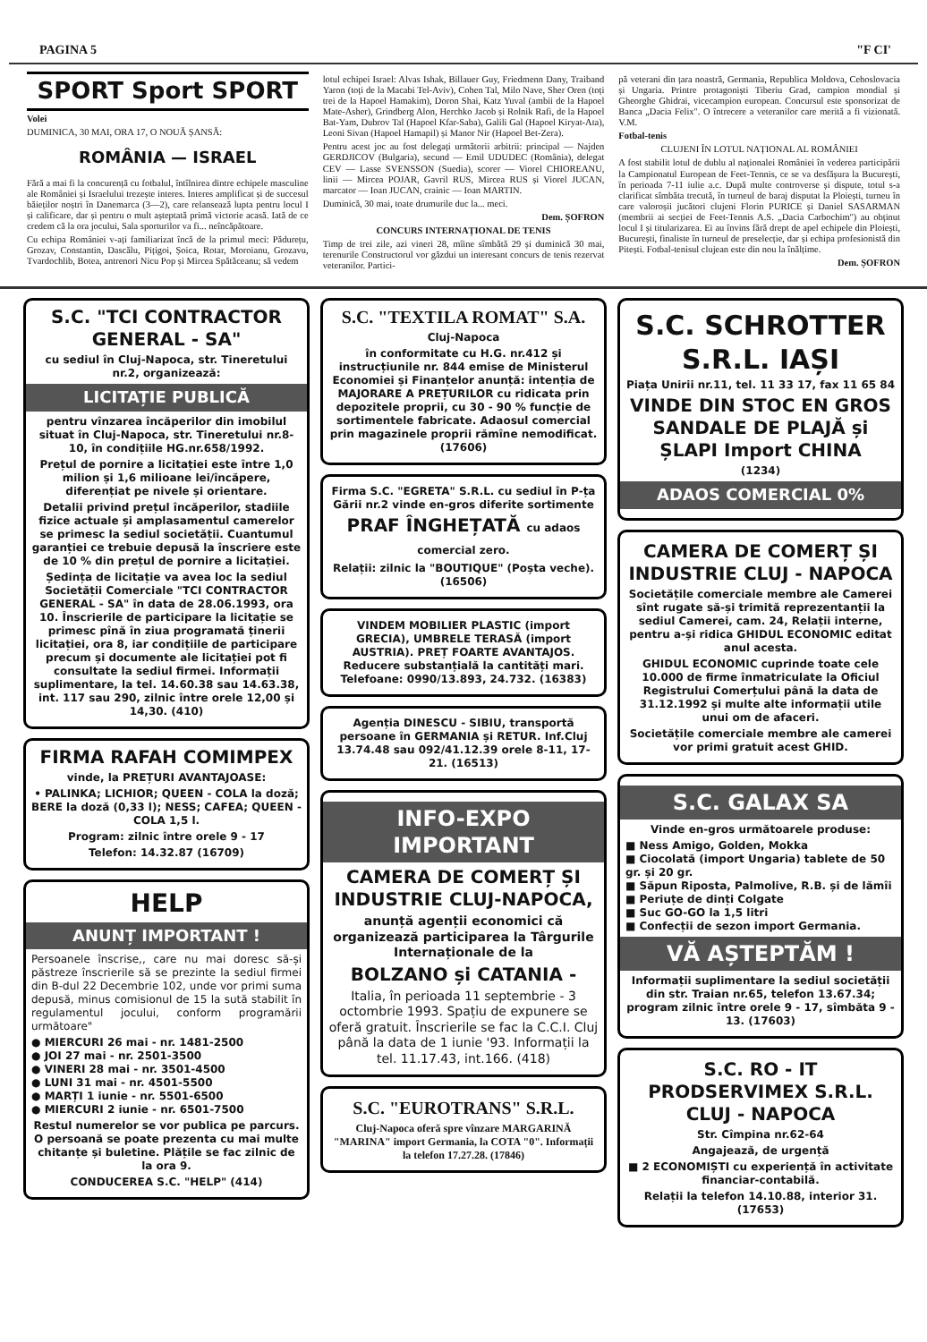PAGINA 5 "F CI'
SPORT Sport SPORT
Volei
DUMINICA, 30 MAI, ORA 17, O NOUĂ ȘANSĂ:
ROMÂNIA — ISRAEL
Fără a mai fi la concurență cu fotbalul, întîlnirea dintre echipele masculine ale României și Israelului trezește interes. Interes amplificat și de succesul băieților noștri în Danemarca (3—2), care relansează lupta pentru locul I și calificare, dar și pentru o mult așteptată primă victorie acasă. Iată de ce credem că la ora jocului, Sala sporturilor va fi... neîncăpătoare.
Cu echipa României v-ați familiarizat încă de la primul meci: Pădurețu, Grozav, Constantin, Dascălu, Pițigoi, Șoica, Rotar, Moroianu, Grozavu, Tvardochlib, Botea, antrenori Nicu Pop și Mircea Spătăceanu; să vedem
lotul echipei Israel: Alvas Ishak, Billauer Guy, Friedmenn Dany, Traiband Yaron (toți de la Macabi Tel-Aviv), Cohen Tal, Milo Nave, Sher Oren (toți trei de la Hapoel Hamakim), Doron Shai, Katz Yuval (ambii de la Hapoel Mate-Asher), Grindberg Alon, Herchko Jacob și Rolnik Rafi, de la Hapoel Bat-Yam, Dubrov Tal (Hapoel Kfar-Saba), Galili Gal (Hapoel Kiryat-Ata), Leoni Sivan (Hapoel Hamapil) și Manor Nir (Hapoel Bet-Zera).
Pentru acest joc au fost delegați următorii arbitrii: principal — Najden GERDJICOV (Bulgaria), secund — Emil UDUDEC (România), delegat CEV — Lasse SVENSSON (Suedia), scorer — Viorel CHIOREANU, linii — Mircea POJAR, Gavril RUS, Mircea RUS și Viorel JUCAN, marcator — Ioan JUCAN, crainic — Ioan MARTIN.
Duminică, 30 mai, toate drumurile duc la... meci.
Dem. ȘOFRON
CONCURS INTERNAȚIONAL DE TENIS
Timp de trei zile, azi vineri 28, mîine sîmbătă 29 și duminică 30 mai, terenurile Constructorul vor găzdui un interesant concurs de tenis rezervat veteranilor. Partici-
pă veterani din țara noastră, Germania, Republica Moldova, Cehoslovacia și Ungaria. Printre protagoniști Tiberiu Grad, campion mondial și Gheorghe Ghidrai, vicecampion european. Concursul este sponsorizat de Banca „Dacia Felix". O întrecere a veteranilor care merită a fi vizionată. V.M.
Fotbal-tenis
CLUJENI ÎN LOTUL NAȚIONAL AL ROMÂNIEI
A fost stabilit lotul de dublu al naționalei României în vederea participării la Campionatul European de Feet-Tennis, ce se va desfășura la București, în perioada 7-11 iulie a.c. După multe controverse și dispute, totul s-a clarificat sîmbăta trecută, în turneul de baraj disputat la Ploiești, turneu în care valoroșii jucători clujeni Florin PURICE și Daniel SASARMAN (membrii ai secției de Feet-Tennis A.S. „Dacia Carbochim") au obținut locul I și titularizarea. Ei au învins fără drept de apel echipele din Ploiești, București, finaliste în turneul de preselecție, dar și echipa profesionistă din Pitești. Fotbal-tenisul clujean este din nou la înălțime.
Dem. ȘOFRON
S.C. "TCI CONTRACTOR GENERAL - SA"
cu sediul în Cluj-Napoca, str. Tineretului nr.2, organizează:
LICITAȚIE PUBLICĂ
pentru vînzarea încăperilor din imobilul situat în Cluj-Napoca, str. Tineretului nr.8-10, în condițiile HG.nr.658/1992.
Prețul de pornire a licitației este între 1,0 milion și 1,6 milioane lei/încăpere, diferențiat pe nivele și orientare.
Detalii privind prețul încăperilor, stadiile fizice actuale și amplasamentul camerelor se primesc la sediul societății. Cuantumul garanției ce trebuie depusă la înscriere este de 10 % din prețul de pornire a licitației.
Ședința de licitație va avea loc la sediul Societății Comerciale "TCI CONTRACTOR GENERAL - SA" în data de 28.06.1993, ora 10. Înscrierile de participare la licitație se primesc pînă în ziua programată ținerii licitației, ora 8, iar condițiile de participare precum și documente ale licitației pot fi consultate la sediul firmei. Informații suplimentare, la tel. 14.60.38 sau 14.63.38, int. 117 sau 290, zilnic între orele 12,00 și 14,30. (410)
FIRMA RAFAH COMIMPEX
vinde, la PREȚURI AVANTAJOASE:
• PALINKA; LICHIOR; QUEEN - COLA la doză; BERE la doză (0,33 l); NESS; CAFEA; QUEEN - COLA 1,5 l.
Program: zilnic între orele 9 - 17
Telefon: 14.32.87 (16709)
HELP
ANUNȚ IMPORTANT !
Persoanele înscrise,, care nu mai doresc să-și păstreze înscrierile să se prezinte la sediul firmei din B-dul 22 Decembrie 102, unde vor primi suma depusă, minus comisionul de 15 la sută stabilit în regulamentul jocului, conform programării următoare"
● MIERCURI 26 mai - nr. 1481-2500
● JOI 27 mai - nr. 2501-3500
● VINERI 28 mai - nr. 3501-4500
● LUNI 31 mai - nr. 4501-5500
● MARȚI 1 iunie - nr. 5501-6500
● MIERCURI 2 iunie - nr. 6501-7500
Restul numerelor se vor publica pe parcurs. O persoană se poate prezenta cu mai multe chitanțe și buletine. Plățile se fac zilnic de la ora 9.
CONDUCEREA S.C. "HELP" (414)
S.C. "TEXTILA ROMAT" S.A.
Cluj-Napoca
în conformitate cu H.G. nr.412 și instrucțiunile nr. 844 emise de Ministerul Economiei și Finanțelor anunță: intenția de MAJORARE A PREȚURILOR cu ridicata prin depozitele proprii, cu 30 - 90 % funcție de sortimentele fabricate. Adaosul comercial prin magazinele proprii rămîne nemodificat. (17606)
Firma S.C. "EGRETA" S.R.L. cu sediul în P-ța Gării nr.2 vinde en-gros diferite sortimente
PRAF ÎNGHEȚATĂ cu adaos comercial zero.
Relații: zilnic la "BOUTIQUE" (Poșta veche). (16506)
VINDEM MOBILIER PLASTIC (import GRECIA), UMBRELE TERASĂ (import AUSTRIA). PREȚ FOARTE AVANTAJOS. Reducere substanțială la cantități mari. Telefoane: 0990/13.893, 24.732. (16383)
Agenția DINESCU - SIBIU, transportă persoane în GERMANIA și RETUR. Inf.Cluj 13.74.48 sau 092/41.12.39 orele 8-11, 17- 21. (16513)
INFO-EXPO IMPORTANT
CAMERA DE COMERȚ ȘI INDUSTRIE CLUJ-NAPOCA,
anunță agenții economici că organizează participarea la Târgurile Internaționale de la
BOLZANO și CATANIA -
Italia, în perioada 11 septembrie - 3 octombrie 1993. Spațiu de expunere se oferă gratuit. Înscrierile se fac la C.C.I. Cluj până la data de 1 iunie '93. Informații la tel. 11.17.43, int.166. (418)
S.C. "EUROTRANS" S.R.L.
Cluj-Napoca oferă spre vînzare MARGARINĂ "MARINA" import Germania, la COTA "0". Informații la telefon 17.27.28. (17846)
S.C. SCHROTTER S.R.L. IAȘI
Piața Unirii nr.11, tel. 11 33 17, fax 11 65 84
VINDE DIN STOC EN GROS SANDALE DE PLAJĂ și ȘLAPI Import CHINA
(1234)
ADAOS COMERCIAL 0%
CAMERA DE COMERȚ ȘI INDUSTRIE CLUJ - NAPOCA
Societățile comerciale membre ale Camerei sînt rugate să-și trimită reprezentanții la sediul Camerei, cam. 24, Relații interne, pentru a-și ridica GHIDUL ECONOMIC editat anul acesta.
GHIDUL ECONOMIC cuprinde toate cele 10.000 de firme înmatriculate la Oficiul Registrului Comerțului până la data de 31.12.1992 și multe alte informații utile unui om de afaceri.
Societățile comerciale membre ale camerei vor primi gratuit acest GHID.
S.C. GALAX SA
Vinde en-gros următoarele produse:
■ Ness Amigo, Golden, Mokka
■ Ciocolată (import Ungaria) tablete de 50 gr. și 20 gr.
■ Săpun Riposta, Palmolive, R.B. și de lămîi
■ Periuțe de dinți Colgate
■ Suc GO-GO la 1,5 litri
■ Confecții de sezon import Germania.
VĂ AȘTEPTĂM !
Informații suplimentare la sediul societății din str. Traian nr.65, telefon 13.67.34; program zilnic între orele 9 - 17, sîmbăta 9 - 13. (17603)
S.C. RO - IT PRODSERVIMEX S.R.L. CLUJ - NAPOCA
Str. Cîmpina nr.62-64
Angajează, de urgență
■ 2 ECONOMIȘTI cu experiență în activitate financiar-contabilă.
Relații la telefon 14.10.88, interior 31. (17653)